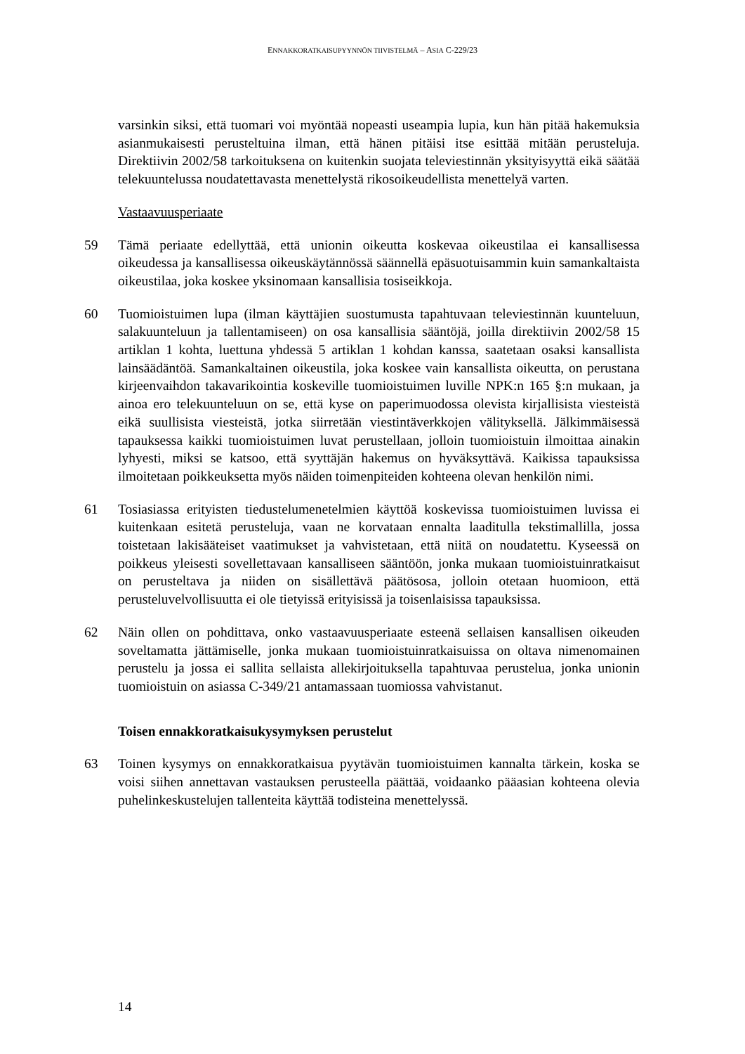ENNAKKORATKAISUPYYNNÖN TIIVISTELMÄ – ASIA C-229/23
varsinkin siksi, että tuomari voi myöntää nopeasti useampia lupia, kun hän pitää hakemuksia asianmukaisesti perusteltuina ilman, että hänen pitäisi itse esittää mitään perusteluja. Direktiivin 2002/58 tarkoituksena on kuitenkin suojata televiestinnän yksityisyyttä eikä säätää telekuuntelussa noudatettavasta menettelystä rikosoikeudellista menettelyä varten.
Vastaavuusperiaate
59 Tämä periaate edellyttää, että unionin oikeutta koskevaa oikeustilaa ei kansallisessa oikeudessa ja kansallisessa oikeuskäytännössä säännellä epäsuotuisammin kuin samankaltaista oikeustilaa, joka koskee yksinomaan kansallisia tosiseikkoja.
60 Tuomioistuimen lupa (ilman käyttäjien suostumusta tapahtuvaan televiestinnän kuunteluun, salakuunteluun ja tallentamiseen) on osa kansallisia sääntöjä, joilla direktiivin 2002/58 15 artiklan 1 kohta, luettuna yhdessä 5 artiklan 1 kohdan kanssa, saatetaan osaksi kansallista lainsäädäntöä. Samankaltainen oikeustila, joka koskee vain kansallista oikeutta, on perustana kirjeenvaihdon takavarikointia koskeville tuomioistuimen luville NPK:n 165 §:n mukaan, ja ainoa ero telekuunteluun on se, että kyse on paperimuodossa olevista kirjallisista viesteistä eikä suullisista viesteistä, jotka siirretään viestintäverkkojen välityksellä. Jälkimmäisessä tapauksessa kaikki tuomioistuimen luvat perustellaan, jolloin tuomioistuin ilmoittaa ainakin lyhyesti, miksi se katsoo, että syyttäjän hakemus on hyväksyttävä. Kaikissa tapauksissa ilmoitetaan poikkeuksetta myös näiden toimenpiteiden kohteena olevan henkilön nimi.
61 Tosiasiassa erityisten tiedustelumenetelmien käyttöä koskevissa tuomioistuimen luvissa ei kuitenkaan esitetä perusteluja, vaan ne korvataan ennalta laaditulla tekstimallilla, jossa toistetaan lakisääteiset vaatimukset ja vahvistetaan, että niitä on noudatettu. Kyseessä on poikkeus yleisesti sovellettavaan kansalliseen sääntöön, jonka mukaan tuomioistuinratkaisut on perusteltava ja niiden on sisällettävä päätösosa, jolloin otetaan huomioon, että perusteluvelvollisuutta ei ole tietyissä erityisissä ja toisenlaisissa tapauksissa.
62 Näin ollen on pohdittava, onko vastaavuusperiaate esteenä sellaisen kansallisen oikeuden soveltamatta jättämiselle, jonka mukaan tuomioistuinratkaisuissa on oltava nimenomainen perustelu ja jossa ei sallita sellaista allekirjoituksella tapahtuvaa perustelua, jonka unionin tuomioistuin on asiassa C-349/21 antamassaan tuomiossa vahvistanut.
Toisen ennakkoratkaisukysymyksen perustelut
63 Toinen kysymys on ennakkoratkaisua pyytävän tuomioistuimen kannalta tärkein, koska se voisi siihen annettavan vastauksen perusteella päättää, voidaanko pääasian kohteena olevia puhelinkeskustelujen tallenteita käyttää todisteina menettelyssä.
14